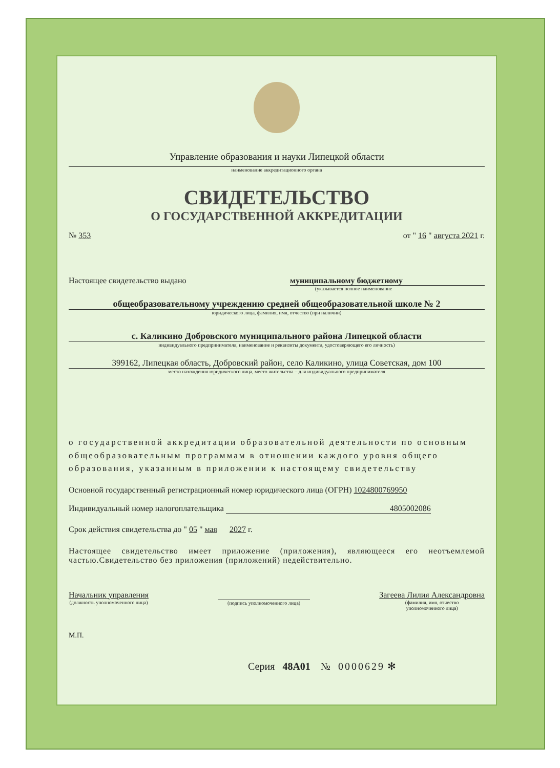Управление образования и науки Липецкой области
наименование аккредитационного органа
СВИДЕТЕЛЬСТВО
О ГОСУДАРСТВЕННОЙ АККРЕДИТАЦИИ
№ 353 от " 16 " августа 2021 г.
Настоящее свидетельство выдано муниципальному бюджетному
(указывается полное наименование
общеобразовательному учреждению средней общеобразовательной школе № 2
юридического лица, фамилия, имя, отчество (при наличии)
с. Каликино Добровского муниципального района Липецкой области
индивидуального предпринимателя, наименование и реквизиты документа, удостоверяющего его личность)
399162, Липецкая область, Добровский район, село Каликино, улица Советская, дом 100
место нахождения юридического лица, место жительства – для индивидуального предпринимателя
о государственной аккредитации образовательной деятельности по основным общеобразовательным программам в отношении каждого уровня общего образования, указанным в приложении к настоящему свидетельству
Основной государственный регистрационный номер юридического лица (ОГРН) 1024800769950
Индивидуальный номер налогоплательщика 4805002086
Срок действия свидетельства до " 05 " мая 2027 г.
Настоящее свидетельство имеет приложение (приложения), являющееся его неотъемлемой частью.Свидетельство без приложения (приложений) недействительно.
Начальник управления
(должность уполномоченного лица)
(подпись уполномоченного лица)
Загеева Лилия Александровна
(фамилия, имя, отчество
уполномоченного лица)
М.П.
Серия 48А01 № 0000629 ✻